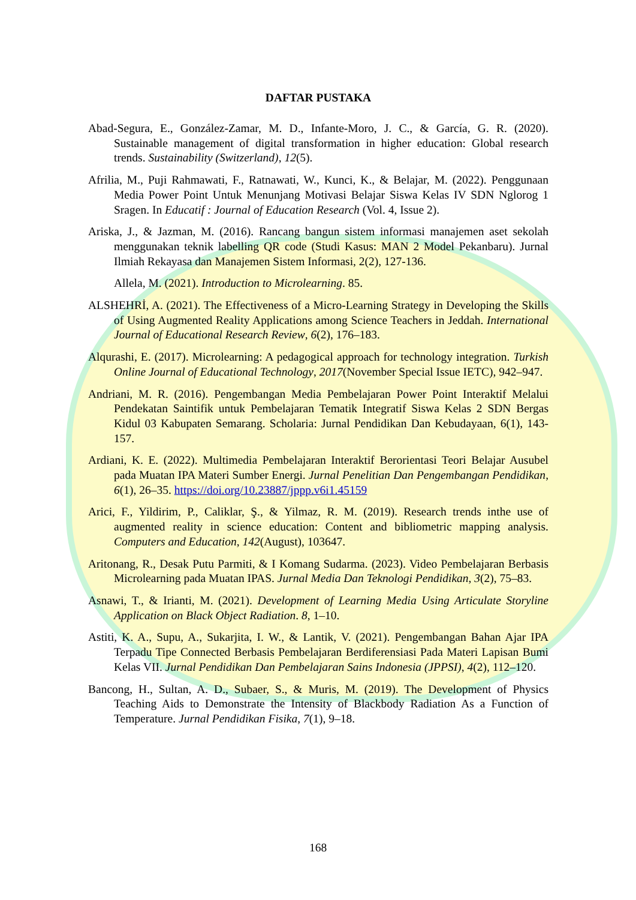DAFTAR PUSTAKA
Abad-Segura, E., González-Zamar, M. D., Infante-Moro, J. C., & García, G. R. (2020). Sustainable management of digital transformation in higher education: Global research trends. Sustainability (Switzerland), 12(5).
Afrilia, M., Puji Rahmawati, F., Ratnawati, W., Kunci, K., & Belajar, M. (2022). Penggunaan Media Power Point Untuk Menunjang Motivasi Belajar Siswa Kelas IV SDN Nglorog 1 Sragen. In Educatif : Journal of Education Research (Vol. 4, Issue 2).
Ariska, J., & Jazman, M. (2016). Rancang bangun sistem informasi manajemen aset sekolah menggunakan teknik labelling QR code (Studi Kasus: MAN 2 Model Pekanbaru). Jurnal Ilmiah Rekayasa dan Manajemen Sistem Informasi, 2(2), 127-136.
Allela, M. (2021). Introduction to Microlearning. 85.
ALSHEHRİ, A. (2021). The Effectiveness of a Micro-Learning Strategy in Developing the Skills of Using Augmented Reality Applications among Science Teachers in Jeddah. International Journal of Educational Research Review, 6(2), 176–183.
Alqurashi, E. (2017). Microlearning: A pedagogical approach for technology integration. Turkish Online Journal of Educational Technology, 2017(November Special Issue IETC), 942–947.
Andriani, M. R. (2016). Pengembangan Media Pembelajaran Power Point Interaktif Melalui Pendekatan Saintifik untuk Pembelajaran Tematik Integratif Siswa Kelas 2 SDN Bergas Kidul 03 Kabupaten Semarang. Scholaria: Jurnal Pendidikan Dan Kebudayaan, 6(1), 143-157.
Ardiani, K. E. (2022). Multimedia Pembelajaran Interaktif Berorientasi Teori Belajar Ausubel pada Muatan IPA Materi Sumber Energi. Jurnal Penelitian Dan Pengembangan Pendidikan, 6(1), 26–35. https://doi.org/10.23887/jppp.v6i1.45159
Arici, F., Yildirim, P., Caliklar, Ş., & Yilmaz, R. M. (2019). Research trends inthe use of augmented reality in science education: Content and bibliometric mapping analysis. Computers and Education, 142(August), 103647.
Aritonang, R., Desak Putu Parmiti, & I Komang Sudarma. (2023). Video Pembelajaran Berbasis Microlearning pada Muatan IPAS. Jurnal Media Dan Teknologi Pendidikan, 3(2), 75–83.
Asnawi, T., & Irianti, M. (2021). Development of Learning Media Using Articulate Storyline Application on Black Object Radiation. 8, 1–10.
Astiti, K. A., Supu, A., Sukarjita, I. W., & Lantik, V. (2021). Pengembangan Bahan Ajar IPA Terpadu Tipe Connected Berbasis Pembelajaran Berdiferensiasi Pada Materi Lapisan Bumi Kelas VII. Jurnal Pendidikan Dan Pembelajaran Sains Indonesia (JPPSI), 4(2), 112–120.
Bancong, H., Sultan, A. D., Subaer, S., & Muris, M. (2019). The Development of Physics Teaching Aids to Demonstrate the Intensity of Blackbody Radiation As a Function of Temperature. Jurnal Pendidikan Fisika, 7(1), 9–18.
168